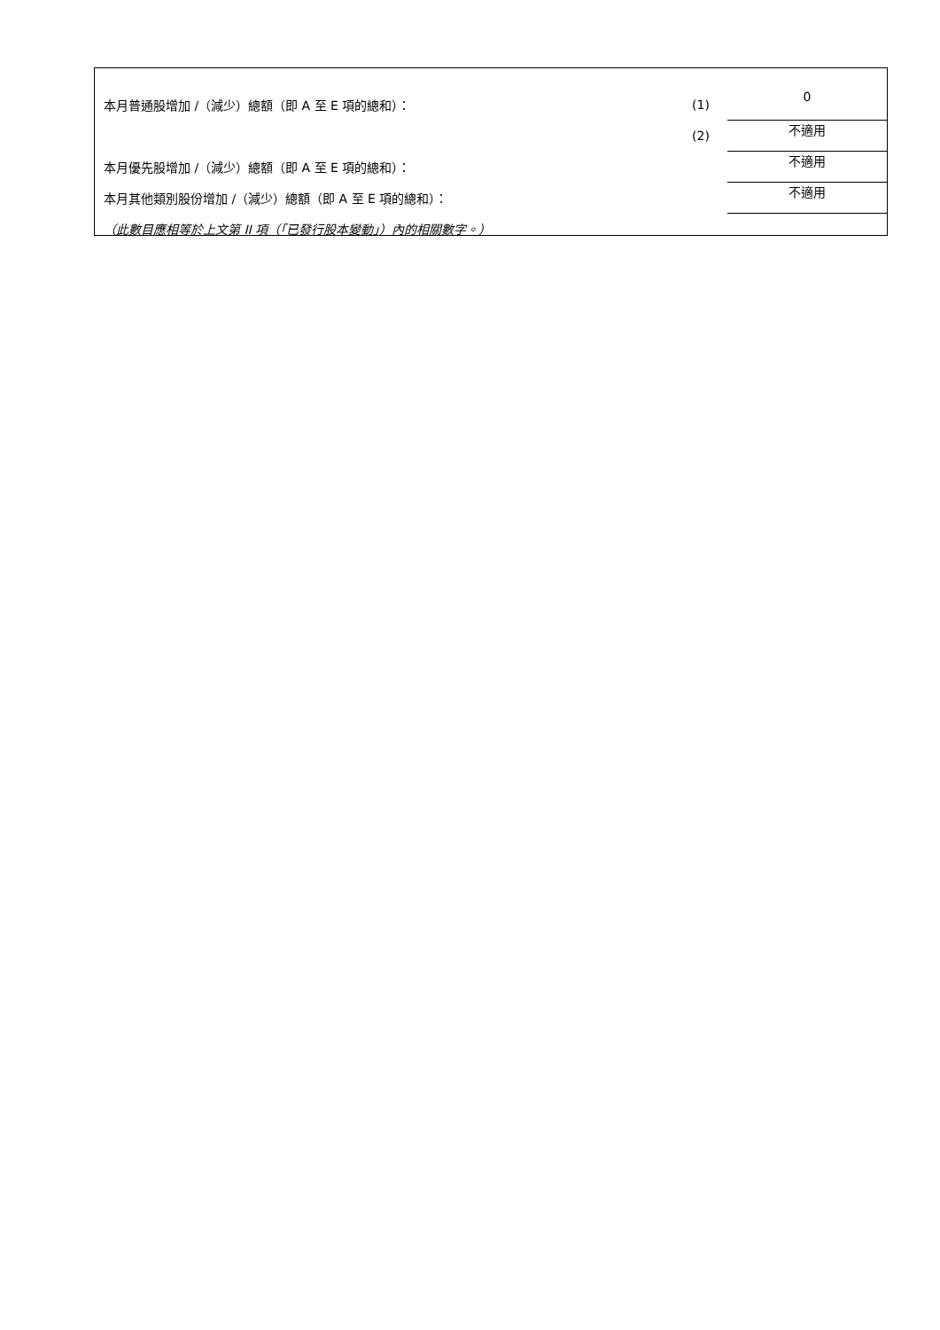| 本月普通股增加 /（減少）總額（即 A 至 E 項的總和）： | (1) | 0 |
| | (2) | 不適用 |
| 本月優先股增加 /（減少）總額（即 A 至 E 項的總和）： | | 不適用 |
| 本月其他類別股份增加 /（減少）總額（即 A 至 E 項的總和）： | | 不適用 |
| （此數目應相等於上文第 II 項（「已發行股本變動」）內的相關數字。） | | |